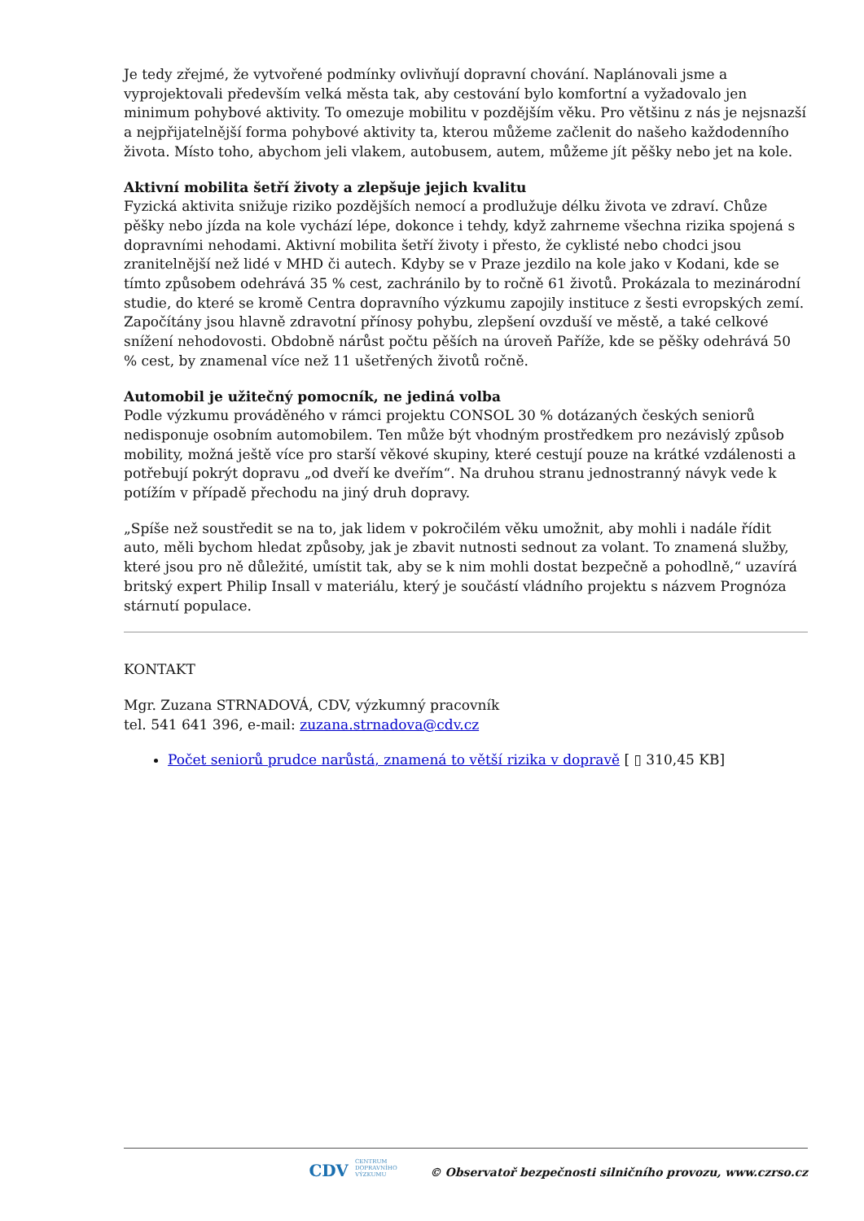Je tedy zřejmé, že vytvořené podmínky ovlivňují dopravní chování. Naplánovali jsme a vyprojektovali především velká města tak, aby cestování bylo komfortní a vyžadovalo jen minimum pohybové aktivity. To omezuje mobilitu v pozdějším věku. Pro většinu z nás je nejsnazší a nejpřijatelnější forma pohybové aktivity ta, kterou můžeme začlenit do našeho každodenního života. Místo toho, abychom jeli vlakem, autobusem, autem, můžeme jít pěšky nebo jet na kole.
Aktivní mobilita šetří životy a zlepšuje jejich kvalitu
Fyzická aktivita snižuje riziko pozdějších nemocí a prodlužuje délku života ve zdraví. Chůze pěšky nebo jízda na kole vychází lépe, dokonce i tehdy, když zahrneme všechna rizika spojená s dopravními nehodami. Aktivní mobilita šetří životy i přesto, že cyklisté nebo chodci jsou zranitelnější než lidé v MHD či autech. Kdyby se v Praze jezdilo na kole jako v Kodani, kde se tímto způsobem odehrává 35 % cest, zachránilo by to ročně 61 životů. Prokázala to mezinárodní studie, do které se kromě Centra dopravního výzkumu zapojily instituce z šesti evropských zemí. Započítány jsou hlavně zdravotní přínosy pohybu, zlepšení ovzduší ve městě, a také celkové snížení nehodovosti. Obdobně nárůst počtu pěších na úroveň Paříže, kde se pěšky odehrává 50 % cest, by znamenal více než 11 ušetřených životů ročně.
Automobil je užitečný pomocník, ne jediná volba
Podle výzkumu prováděného v rámci projektu CONSOL 30 % dotázaných českých seniorů nedisponuje osobním automobilem. Ten může být vhodným prostředkem pro nezávislý způsob mobility, možná ještě více pro starší věkové skupiny, které cestují pouze na krátké vzdálenosti a potřebují pokrýt dopravu „od dveří ke dveřím“. Na druhou stranu jednostranný návyk vede k potížím v případě přechodu na jiný druh dopravy.
„Spíše než soustředit se na to, jak lidem v pokročilém věku umožnit, aby mohli i nadále řídit auto, měli bychom hledat způsoby, jak je zbavit nutnosti sednout za volant. To znamená služby, které jsou pro ně důležité, umístit tak, aby se k nim mohli dostat bezpečně a pohodlně,“ uzavírá britský expert Philip Insall v materiálu, který je součástí vládního projektu s názvem Prognóza stárnutí populace.
KONTAKT
Mgr. Zuzana STRNADOVÁ, CDV, výzkumný pracovník
tel. 541 641 396, e-mail: zuzana.strnadova@cdv.cz
Počet seniorů prudce narůstá, znamená to větší rizika v dopravě [ ▯ 310,45 KB]
CDV CENTRUM
DOPRAVNÍHO
VÝZKUMU © Observatoř bezpečnosti silničního provozu, www.czrso.cz